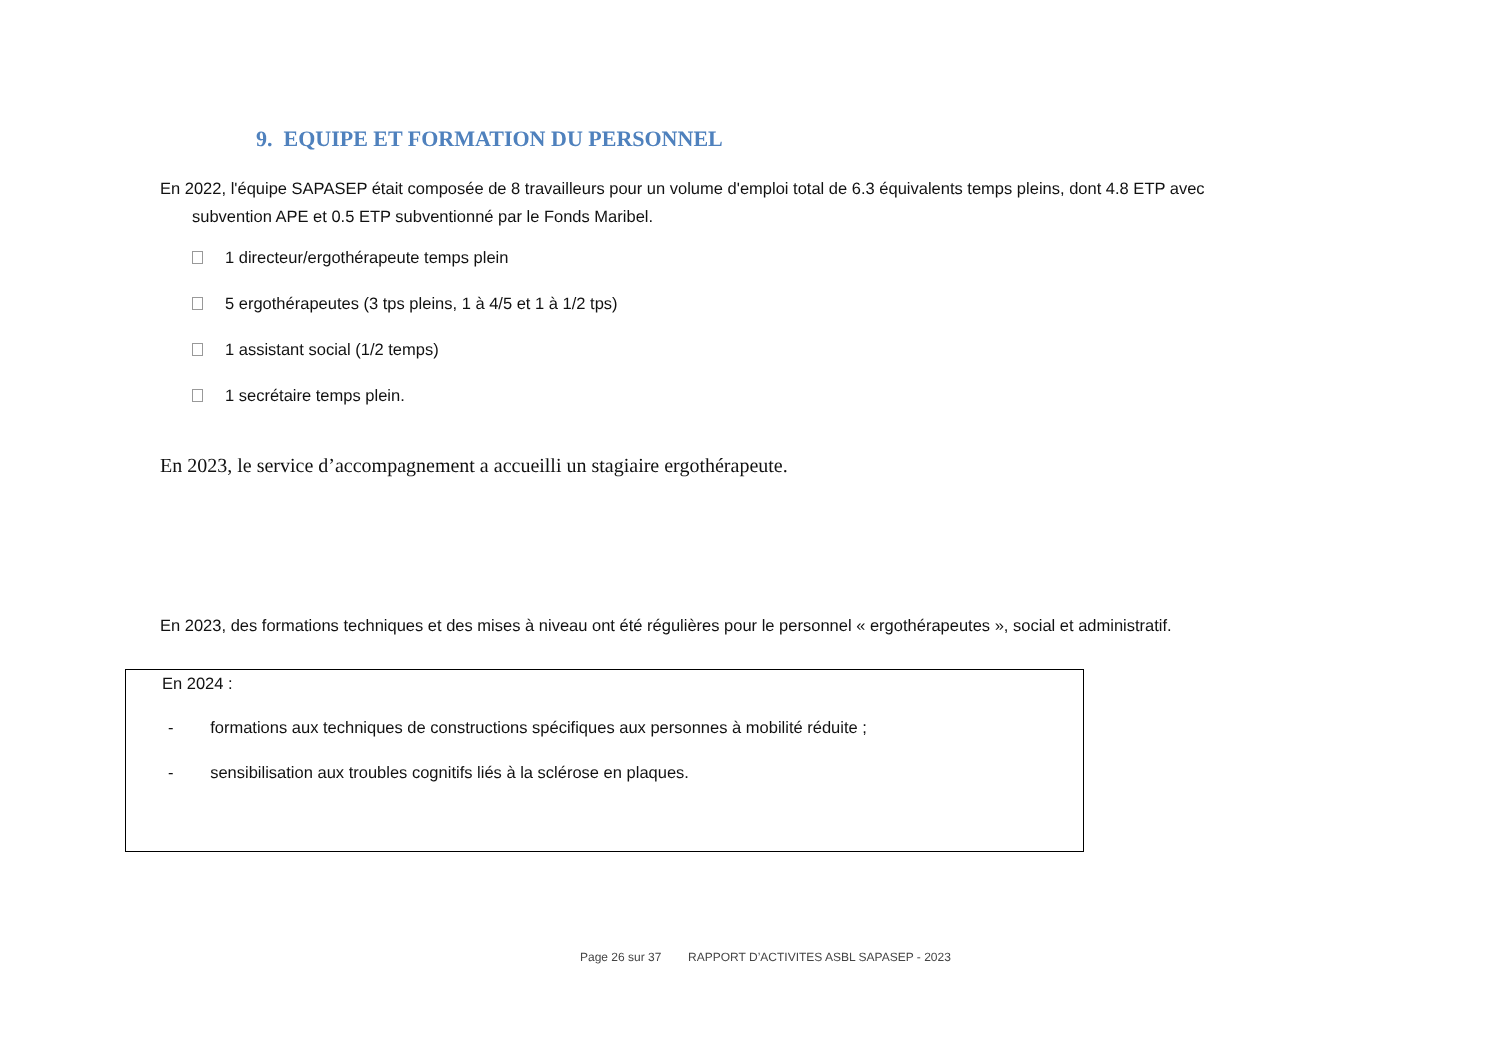9. EQUIPE ET FORMATION DU PERSONNEL
En 2022, l'équipe SAPASEP était composée de 8 travailleurs pour un volume d'emploi total de 6.3 équivalents temps pleins, dont 4.8 ETP avec
subvention APE et 0.5 ETP subventionné par le Fonds Maribel.
1 directeur/ergothérapeute temps plein
5 ergothérapeutes (3 tps pleins, 1 à 4/5 et 1 à 1/2 tps)
1 assistant social (1/2 temps)
1 secrétaire temps plein.
En 2023, le service d’accompagnement a accueilli un stagiaire ergothérapeute.
En 2023, des formations techniques et des mises à niveau ont été régulières pour le personnel « ergothérapeutes », social et administratif.
En 2024 :
- formations aux techniques de constructions spécifiques aux personnes à mobilité réduite ;
- sensibilisation aux troubles cognitifs liés à la sclérose en plaques.
Page 26 sur 37 RAPPORT D’ACTIVITES ASBL SAPASEP - 2023